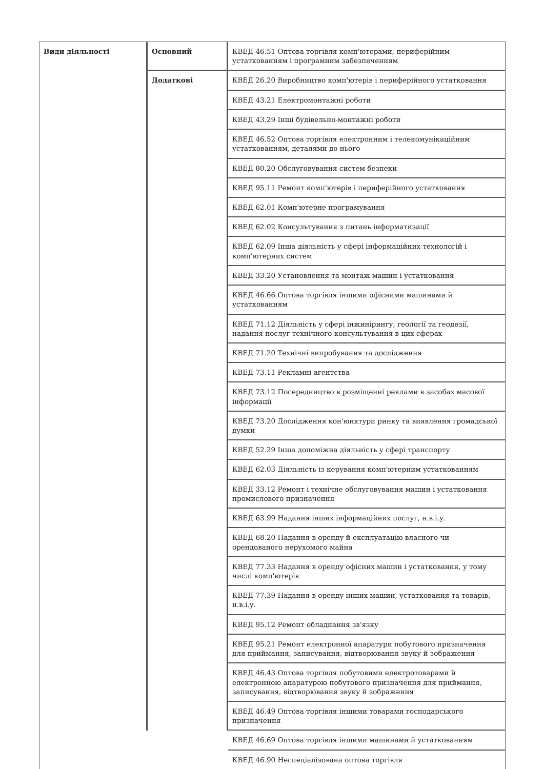| Види діяльності | Основний | КВЕД 46.51 Оптова торгівля комп'ютерами, периферійним устаткованням і програмним забезпеченням |
| | Додаткові | КВЕД 26.20 Виробництво комп'ютерів і периферійного устатковання |
| | | КВЕД 43.21 Електромонтажні роботи |
| | | КВЕД 43.29 Інші будівельно-монтажні роботи |
| | | КВЕД 46.52 Оптова торгівля електронним і телекомунікаційним устаткованням, деталями до нього |
| | | КВЕД 80.20 Обслуговування систем безпеки |
| | | КВЕД 95.11 Ремонт комп'ютерів і периферійного устатковання |
| | | КВЕД 62.01 Комп'ютерне програмування |
| | | КВЕД 62.02 Консультування з питань інформатизації |
| | | КВЕД 62.09 Інша діяльність у сфері інформаційних технологій і комп'ютерних систем |
| | | КВЕД 33.20 Установлення та монтаж машин і устатковання |
| | | КВЕД 46.66 Оптова торгівля іншими офісними машинами й устаткованням |
| | | КВЕД 71.12 Діяльність у сфері інжинірингу, геології та геодезії, надання послуг технічного консультування в цих сферах |
| | | КВЕД 71.20 Технічні випробування та дослідження |
| | | КВЕД 73.11 Рекламні агентства |
| | | КВЕД 73.12 Посередництво в розміщенні реклами в засобах масової інформації |
| | | КВЕД 73.20 Дослідження кон'юнктури ринку та виявлення громадської думки |
| | | КВЕД 52.29 Інша допоміжна діяльність у сфері транспорту |
| | | КВЕД 62.03 Діяльність із керування комп'ютерним устаткованням |
| | | КВЕД 33.12 Ремонт і технічне обслуговування машин і устатковання промислового призначення |
| | | КВЕД 63.99 Надання інших інформаційних послуг, н.в.і.у. |
| | | КВЕД 68.20 Надання в оренду й експлуатацію власного чи орендованого нерухомого майна |
| | | КВЕД 77.33 Надання в оренду офісних машин і устатковання, у тому числі комп'ютерів |
| | | КВЕД 77.39 Надання в оренду інших машин, устатковання та товарів, н.в.і.у. |
| | | КВЕД 95.12 Ремонт обладнання зв'язку |
| | | КВЕД 95.21 Ремонт електронної апаратури побутового призначення для приймання, записування, відтворювання звуку й зображення |
| | | КВЕД 46.43 Оптова торгівля побутовими електротоварами й електронною апаратурою побутового призначення для приймання, записування, відтворювання звуку й зображення |
| | | КВЕД 46.49 Оптова торгівля іншими товарами господарського призначення |
| | | КВЕД 46.69 Оптова торгівля іншими машинами й устаткованням |
| | | КВЕД 46.90 Неспеціалізована оптова торгівля |